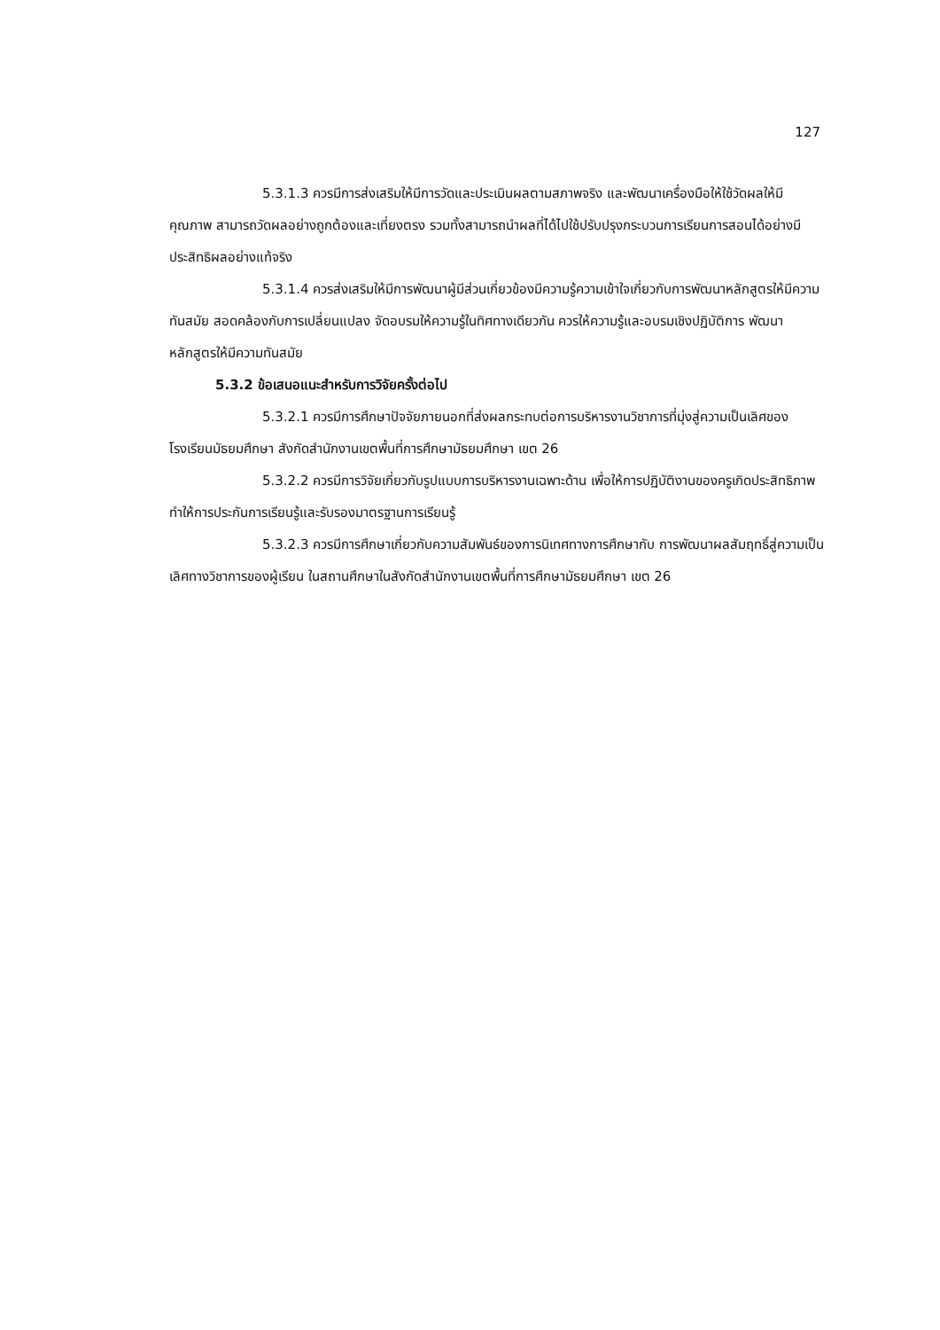127
5.3.1.3 ควรมีการส่งเสริมให้มีการวัดและประเมินผลตามสภาพจริง และพัฒนาเครื่องมือให้ใช้วัดผลให้มีคุณภาพ สามารถวัดผลอย่างถูกต้องและเที่ยงตรง รวมทั้งสามารถนำผลที่ได้ไปใช้ปรับปรุงกระบวนการเรียนการสอนได้อย่างมีประสิทธิผลอย่างแท้จริง
5.3.1.4 ควรส่งเสริมให้มีการพัฒนาผู้มีส่วนเกี่ยวข้องมีความรู้ความเข้าใจเกี่ยวกับการพัฒนาหลักสูตรให้มีความทันสมัย สอดคล้องกับการเปลี่ยนแปลง จัดอบรมให้ความรู้ในทิศทางเดียวกัน ควรให้ความรู้และอบรมเชิงปฏิบัติการ พัฒนาหลักสูตรให้มีความทันสมัย
5.3.2 ข้อเสนอแนะสำหรับการวิจัยครั้งต่อไป
5.3.2.1 ควรมีการศึกษาปัจจัยภายนอกที่ส่งผลกระทบต่อการบริหารงานวิชาการที่มุ่งสู่ความเป็นเลิศของโรงเรียนมัธยมศึกษา สังกัดสำนักงานเขตพื้นที่การศึกษามัธยมศึกษา เขต 26
5.3.2.2 ควรมีการวิจัยเกี่ยวกับรูปแบบการบริหารงานเฉพาะด้าน เพื่อให้การปฏิบัติงานของครูเกิดประสิทธิภาพ ทำให้การประกันการเรียนรู้และรับรองมาตรฐานการเรียนรู้
5.3.2.3 ควรมีการศึกษาเกี่ยวกับความสัมพันธ์ของการนิเทศทางการศึกษากับ การพัฒนาผลสัมฤทธิ์สู่ความเป็นเลิศทางวิชาการของผู้เรียน ในสถานศึกษาในสังกัดสำนักงานเขตพื้นที่การศึกษามัธยมศึกษา เขต 26